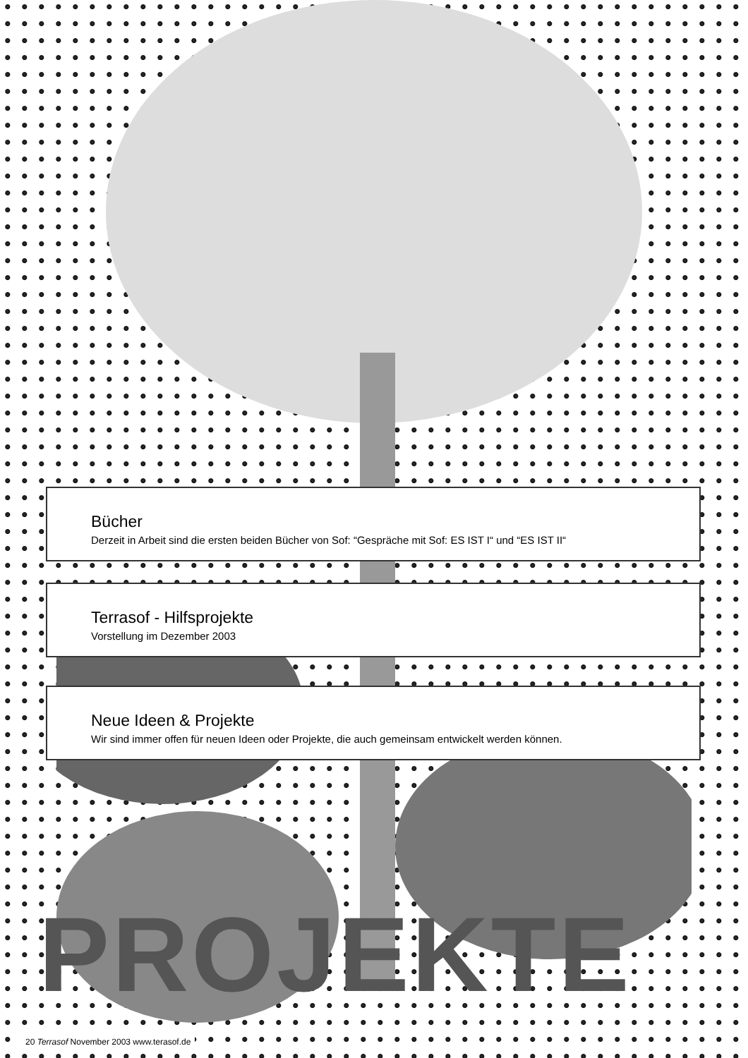Bücher
Derzeit in Arbeit sind die ersten beiden Bücher von Sof: “Gespräche mit Sof: ES IST I“ und “ES IST II“
Terrasof - Hilfsprojekte
Vorstellung im Dezember 2003
Neue Ideen & Projekte
Wir sind immer offen für neuen Ideen oder Projekte, die auch gemeinsam entwickelt werden können.
PROJEKTE
20 Terrasof November 2003 www.terasof.de